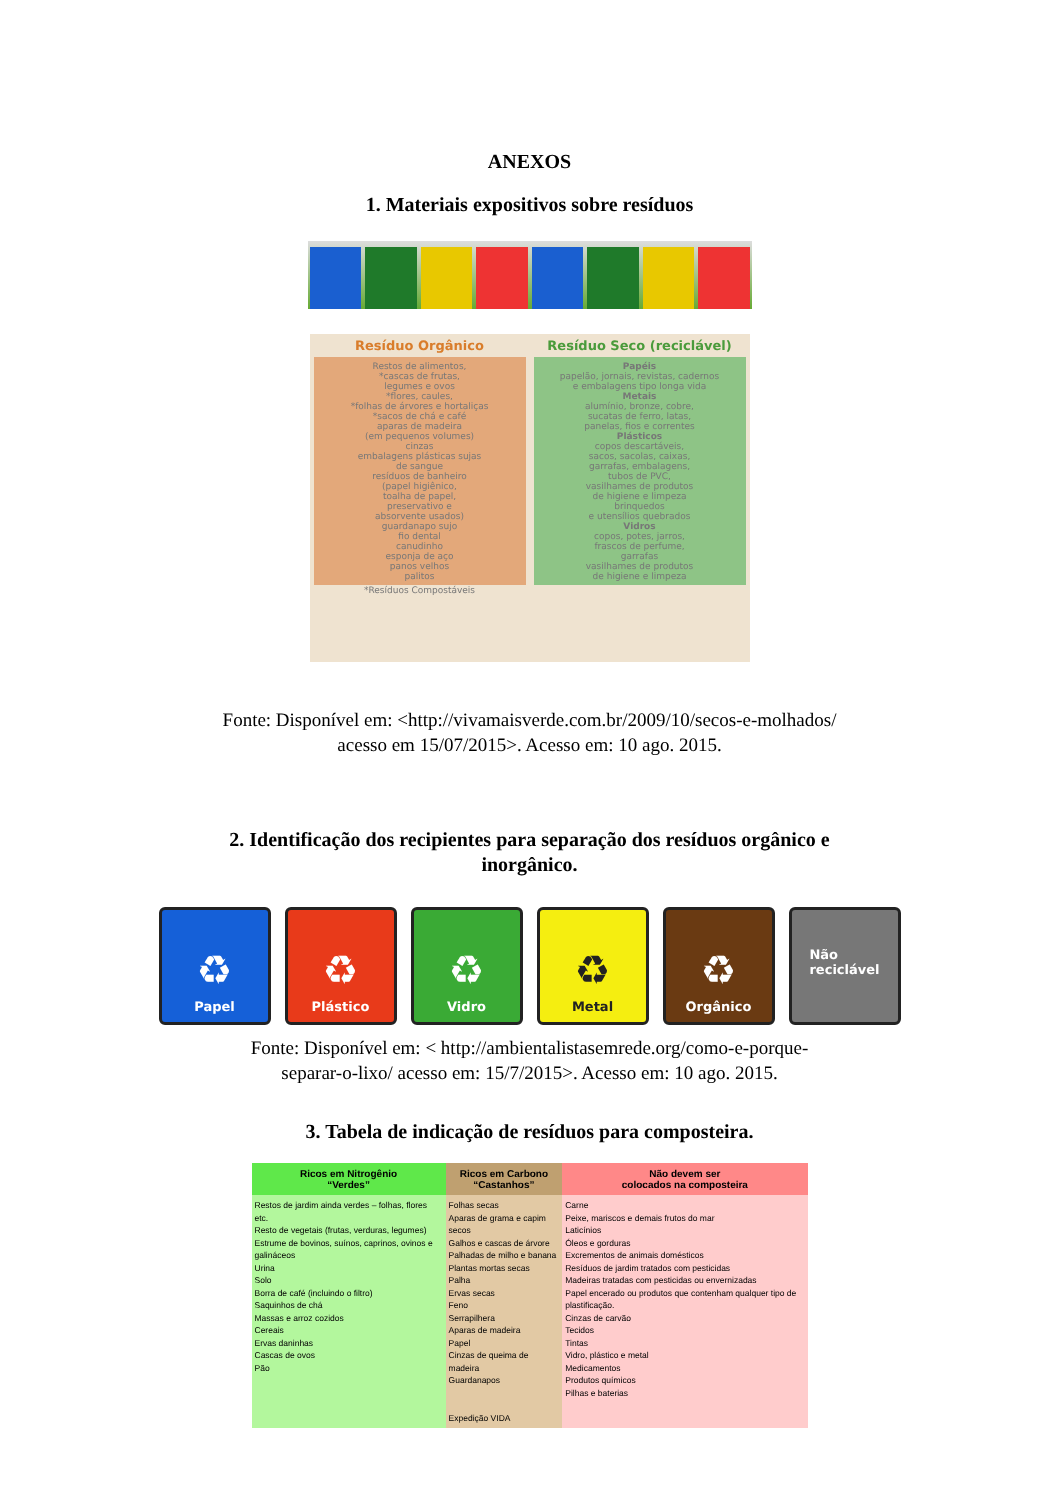ANEXOS
1. Materiais expositivos sobre resíduos
Resíduo Orgânico
Restos de alimentos,
*cascas de frutas,
legumes e ovos
*flores, caules,
*folhas de árvores e hortaliças
*sacos de chá e café
aparas de madeira
(em pequenos volumes)
cinzas
embalagens plásticas sujas
de sangue
resíduos de banheiro
(papel higiênico,
toalha de papel,
preservativo e
absorvente usados)
guardanapo sujo
fio dental
canudinho
esponja de aço
panos velhos
palitos
*Resíduos Compostáveis
Resíduo Seco (reciclável)
Papéis
papelão, jornais, revistas, cadernos
e embalagens tipo longa vida
Metais
alumínio, bronze, cobre,
sucatas de ferro, latas,
panelas, fios e correntes
Plásticos
copos descartáveis,
sacos, sacolas, caixas,
garrafas, embalagens,
tubos de PVC,
vasilhames de produtos
de higiene e limpeza
brinquedos
e utensílios quebrados
Vidros
copos, potes, jarros,
frascos de perfume,
garrafas
vasilhames de produtos
de higiene e limpeza
Fonte: Disponível em: <http://vivamaisverde.com.br/2009/10/secos-e-molhados/
acesso em 15/07/2015>. Acesso em: 10 ago. 2015.
2. Identificação dos recipientes para separação dos resíduos orgânico e
inorgânico.
♻
Papel
♻
Plástico
♻
Vidro
♻
Metal
♻
Orgânico
Não
reciclável
Fonte: Disponível em: < http://ambientalistasemrede.org/como-e-porque-
separar-o-lixo/ acesso em: 15/7/2015>. Acesso em: 10 ago. 2015.
3. Tabela de indicação de resíduos para composteira.
| Ricos em Nitrogênio “Verdes” | Ricos em Carbono “Castanhos” | Não devem ser colocados na composteira |
| --- | --- | --- |
| Restos de jardim ainda verdes – folhas, flores etc. Resto de vegetais (frutas, verduras, legumes) Estrume de bovinos, suínos, caprinos, ovinos e galináceos Urina Solo Borra de café (incluindo o filtro) Saquinhos de chá Massas e arroz cozidos Cereais Ervas daninhas Cascas de ovos Pão | Folhas secas Aparas de grama e capim secos Galhos e cascas de árvore Palhadas de milho e banana Plantas mortas secas Palha Ervas secas Feno Serrapilhera Aparas de madeira Papel Cinzas de queima de madeira Guardanapos Expedição VIDA | Carne Peixe, mariscos e demais frutos do mar Laticínios Óleos e gorduras Excrementos de animais domésticos Resíduos de jardim tratados com pesticidas Madeiras tratadas com pesticidas ou envernizadas Papel encerado ou produtos que contenham qualquer tipo de plastificação. Cinzas de carvão Tecidos Tintas Vidro, plástico e metal Medicamentos Produtos químicos Pilhas e baterias |